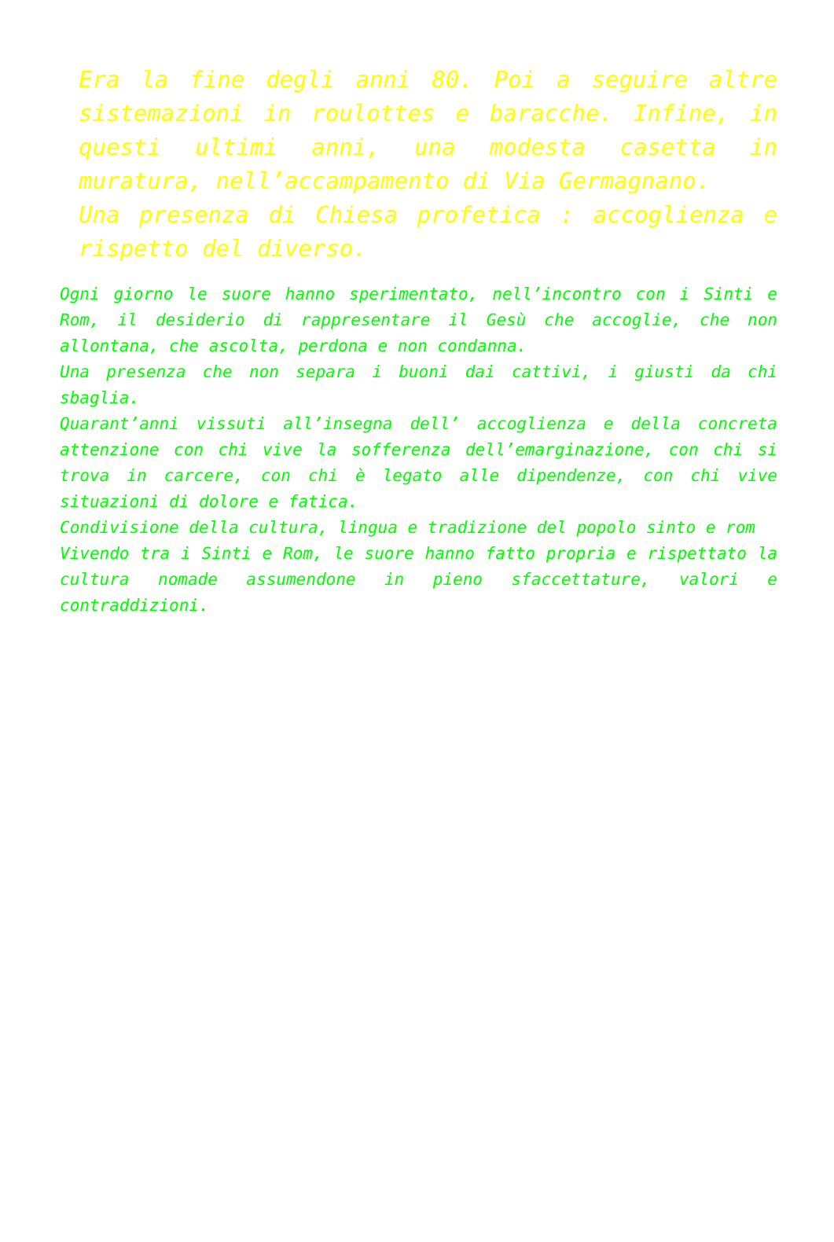Era la fine degli anni 80. Poi a seguire altre sistemazioni in roulottes e baracche. Infine, in questi ultimi anni, una modesta casetta in muratura, nell’accampamento di Via Germagnano.
Una presenza di Chiesa profetica : accoglienza e rispetto del diverso.
Ogni giorno le suore hanno sperimentato, nell’incontro con i Sinti e Rom, il desiderio di rappresentare il Gesù che accoglie, che non allontana, che ascolta, perdona e non condanna.
Una presenza che non separa i buoni dai cattivi, i giusti da chi sbaglia.
Quarant’anni vissuti all’insegna dell’ accoglienza e della concreta attenzione con chi vive la sofferenza dell’emarginazione, con chi si trova in carcere, con chi è legato alle dipendenze, con chi vive situazioni di dolore e fatica.
Condivisione della cultura, lingua e tradizione del popolo sinto e rom
Vivendo tra i Sinti e Rom, le suore hanno fatto propria e rispettato la cultura nomade assumendone in pieno sfaccettature, valori e contraddizioni.